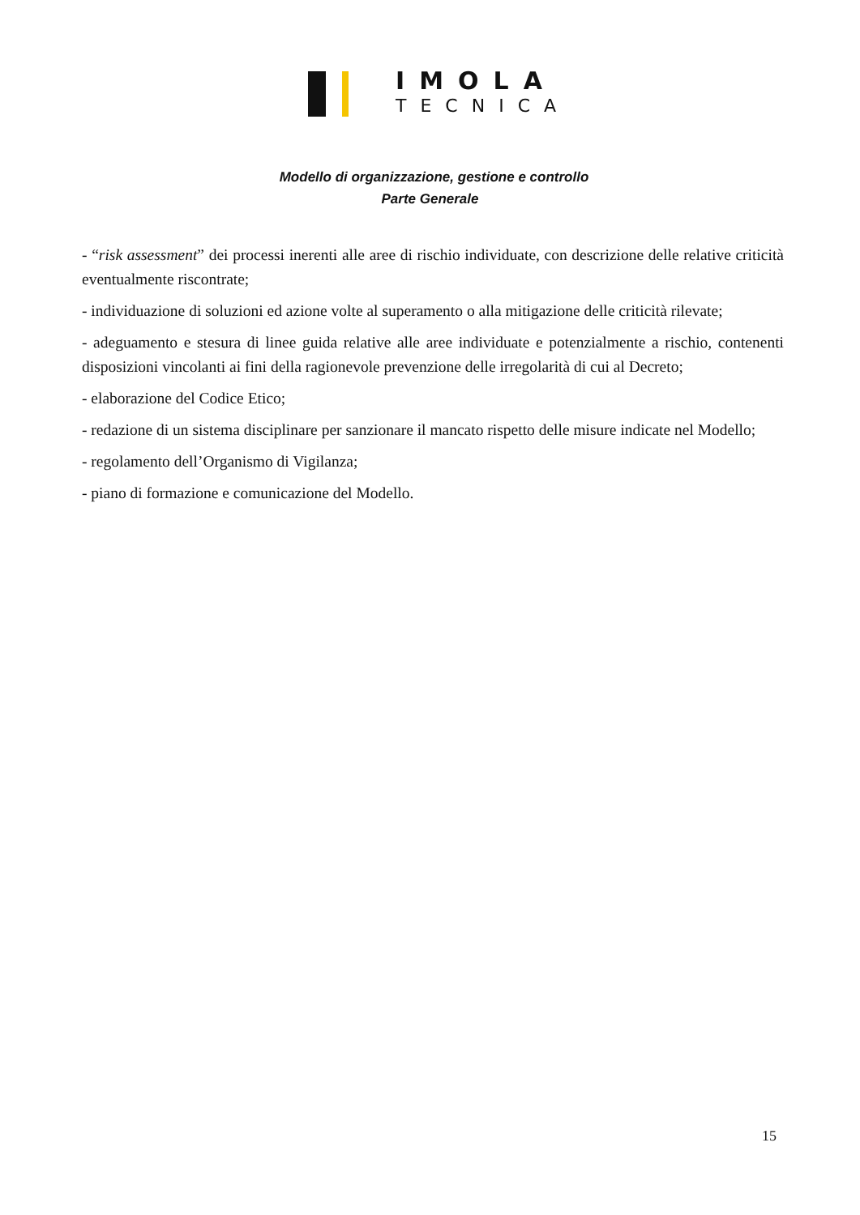IMOLA
TECNICA
Modello di organizzazione, gestione e controllo
Parte Generale
- “risk assessment” dei processi inerenti alle aree di rischio individuate, con descrizione delle relative criticità eventualmente riscontrate;
- individuazione di soluzioni ed azione volte al superamento o alla mitigazione delle criticità rilevate;
- adeguamento e stesura di linee guida relative alle aree individuate e potenzialmente a rischio, contenenti disposizioni vincolanti ai fini della ragionevole prevenzione delle irregolarità di cui al Decreto;
- elaborazione del Codice Etico;
- redazione di un sistema disciplinare per sanzionare il mancato rispetto delle misure indicate nel Modello;
- regolamento dell’Organismo di Vigilanza;
- piano di formazione e comunicazione del Modello.
15